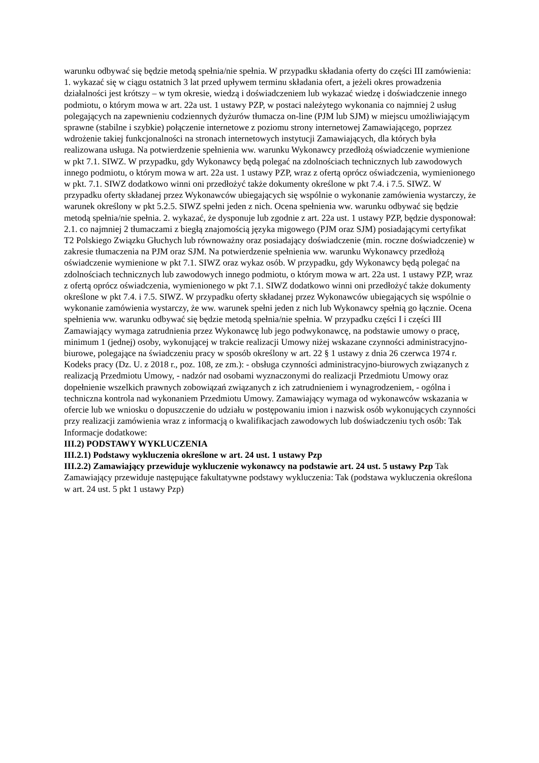warunku odbywać się będzie metodą spełnia/nie spełnia. W przypadku składania oferty do części III zamówienia: 1. wykazać się w ciągu ostatnich 3 lat przed upływem terminu składania ofert, a jeżeli okres prowadzenia działalności jest krótszy – w tym okresie, wiedzą i doświadczeniem lub wykazać wiedzę i doświadczenie innego podmiotu, o którym mowa w art. 22a ust. 1 ustawy PZP, w postaci należytego wykonania co najmniej 2 usług polegających na zapewnieniu codziennych dyżurów tłumacza on-line (PJM lub SJM) w miejscu umożliwiającym sprawne (stabilne i szybkie) połączenie internetowe z poziomu strony internetowej Zamawiającego, poprzez wdrożenie takiej funkcjonalności na stronach internetowych instytucji Zamawiających, dla których była realizowana usługa. Na potwierdzenie spełnienia ww. warunku Wykonawcy przedłożą oświadczenie wymienione w pkt 7.1. SIWZ. W przypadku, gdy Wykonawcy będą polegać na zdolnościach technicznych lub zawodowych innego podmiotu, o którym mowa w art. 22a ust. 1 ustawy PZP, wraz z ofertą oprócz oświadczenia, wymienionego w pkt. 7.1. SIWZ dodatkowo winni oni przedłożyć także dokumenty określone w pkt 7.4. i 7.5. SIWZ. W przypadku oferty składanej przez Wykonawców ubiegających się wspólnie o wykonanie zamówienia wystarczy, że warunek określony w pkt 5.2.5. SIWZ spełni jeden z nich. Ocena spełnienia ww. warunku odbywać się będzie metodą spełnia/nie spełnia. 2. wykazać, że dysponuje lub zgodnie z art. 22a ust. 1 ustawy PZP, będzie dysponował: 2.1. co najmniej 2 tłumaczami z biegłą znajomością języka migowego (PJM oraz SJM) posiadającymi certyfikat T2 Polskiego Związku Głuchych lub równoważny oraz posiadający doświadczenie (min. roczne doświadczenie) w zakresie tłumaczenia na PJM oraz SJM. Na potwierdzenie spełnienia ww. warunku Wykonawcy przedłożą oświadczenie wymienione w pkt 7.1. SIWZ oraz wykaz osób. W przypadku, gdy Wykonawcy będą polegać na zdolnościach technicznych lub zawodowych innego podmiotu, o którym mowa w art. 22a ust. 1 ustawy PZP, wraz z ofertą oprócz oświadczenia, wymienionego w pkt 7.1. SIWZ dodatkowo winni oni przedłożyć także dokumenty określone w pkt 7.4. i 7.5. SIWZ. W przypadku oferty składanej przez Wykonawców ubiegających się wspólnie o wykonanie zamówienia wystarczy, że ww. warunek spełni jeden z nich lub Wykonawcy spełnią go łącznie. Ocena spełnienia ww. warunku odbywać się będzie metodą spełnia/nie spełnia. W przypadku części I i części III Zamawiający wymaga zatrudnienia przez Wykonawcę lub jego podwykonawcę, na podstawie umowy o pracę, minimum 1 (jednej) osoby, wykonującej w trakcie realizacji Umowy niżej wskazane czynności administracyjno-biurowe, polegające na świadczeniu pracy w sposób określony w art. 22 § 1 ustawy z dnia 26 czerwca 1974 r. Kodeks pracy (Dz. U. z 2018 r., poz. 108, ze zm.): - obsługa czynności administracyjno-biurowych związanych z realizacją Przedmiotu Umowy, - nadzór nad osobami wyznaczonymi do realizacji Przedmiotu Umowy oraz dopełnienie wszelkich prawnych zobowiązań związanych z ich zatrudnieniem i wynagrodzeniem, - ogólna i techniczna kontrola nad wykonaniem Przedmiotu Umowy. Zamawiający wymaga od wykonawców wskazania w ofercie lub we wniosku o dopuszczenie do udziału w postępowaniu imion i nazwisk osób wykonujących czynności przy realizacji zamówienia wraz z informacją o kwalifikacjach zawodowych lub doświadczeniu tych osób: Tak
Informacje dodatkowe:
III.2) PODSTAWY WYKLUCZENIA
III.2.1) Podstawy wykluczenia określone w art. 24 ust. 1 ustawy Pzp
III.2.2) Zamawiający przewiduje wykluczenie wykonawcy na podstawie art. 24 ust. 5 ustawy Pzp Tak Zamawiający przewiduje następujące fakultatywne podstawy wykluczenia: Tak (podstawa wykluczenia określona w art. 24 ust. 5 pkt 1 ustawy Pzp)